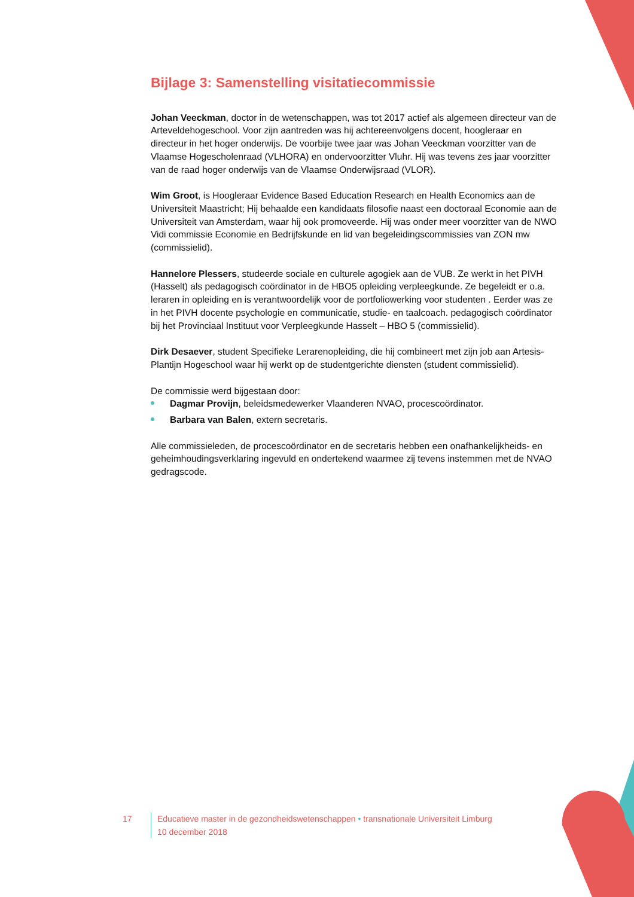Bijlage 3: Samenstelling visitatiecommissie
Johan Veeckman, doctor in de wetenschappen, was tot 2017 actief als algemeen directeur van de Arteveldehogeschool. Voor zijn aantreden was hij achtereenvolgens docent, hoogleraar en directeur in het hoger onderwijs. De voorbije twee jaar was Johan Veeckman voorzitter van de Vlaamse Hogescholenraad (VLHORA) en ondervoorzitter Vluhr. Hij was tevens zes jaar voorzitter van de raad hoger onderwijs van de Vlaamse Onderwijsraad (VLOR).
Wim Groot, is Hoogleraar Evidence Based Education Research en Health Economics aan de Universiteit Maastricht; Hij behaalde een kandidaats filosofie naast een doctoraal Economie aan de Universiteit van Amsterdam, waar hij ook promoveerde. Hij was onder meer voorzitter van de NWO Vidi commissie Economie en Bedrijfskunde en lid van begeleidingscommissies van ZON mw (commissielid).
Hannelore Plessers, studeerde sociale en culturele agogiek aan de VUB. Ze werkt in het PIVH (Hasselt) als pedagogisch coördinator in de HBO5 opleiding verpleegkunde. Ze begeleidt er o.a. leraren in opleiding en is verantwoordelijk voor de portfoliowerking voor studenten . Eerder was ze in het PIVH docente psychologie en communicatie, studie- en taalcoach. pedagogisch coördinator bij het Provinciaal Instituut voor Verpleegkunde Hasselt – HBO 5 (commissielid).
Dirk Desaever, student Specifieke Lerarenopleiding, die hij combineert met zijn job aan Artesis-Plantijn Hogeschool waar hij werkt op de studentgerichte diensten (student commissielid).
De commissie werd bijgestaan door:
Dagmar Provijn, beleidsmedewerker Vlaanderen NVAO, procescoördinator.
Barbara van Balen, extern secretaris.
Alle commissieleden, de procescoördinator en de secretaris hebben een onafhankelijkheids- en geheimhoudingsverklaring ingevuld en ondertekend waarmee zij tevens instemmen met de NVAO gedragscode.
17 Educatieve master in de gezondheidswetenschappen • transnationale Universiteit Limburg
10 december 2018